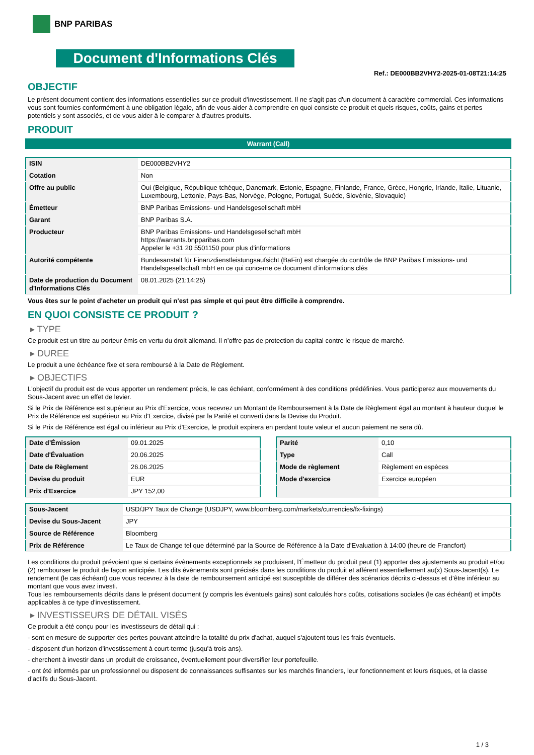BNP PARIBAS
Document d'Informations Clés
Ref.: DE000BB2VHY2-2025-01-08T21:14:25
OBJECTIF
Le présent document contient des informations essentielles sur ce produit d'investissement. Il ne s'agit pas d'un document à caractère commercial. Ces informations vous sont fournies conformément à une obligation légale, afin de vous aider à comprendre en quoi consiste ce produit et quels risques, coûts, gains et pertes potentiels y sont associés, et de vous aider à le comparer à d'autres produits.
PRODUIT
Warrant (Call)
| ISIN | DE000BB2VHY2 |
| Cotation | Non |
| Offre au public | Oui (Belgique, République tchèque, Danemark, Estonie, Espagne, Finlande, France, Grèce, Hongrie, Irlande, Italie, Lituanie, Luxembourg, Lettonie, Pays-Bas, Norvège, Pologne, Portugal, Suède, Slovénie, Slovaquie) |
| Émetteur | BNP Paribas Emissions- und Handelsgesellschaft mbH |
| Garant | BNP Paribas S.A. |
| Producteur | BNP Paribas Emissions- und Handelsgesellschaft mbH https://warrants.bnpparibas.com Appeler le +31 20 5501150 pour plus d'informations |
| Autorité compétente | Bundesanstalt für Finanzdienstleistungsaufsicht (BaFin) est chargée du contrôle de BNP Paribas Emissions- und Handelsgesellschaft mbH en ce qui concerne ce document d’informations clés |
| Date de production du Document d'Informations Clés | 08.01.2025 (21:14:25) |
Vous êtes sur le point d'acheter un produit qui n'est pas simple et qui peut être difficile à comprendre.
EN QUOI CONSISTE CE PRODUIT ?
▸ TYPE
Ce produit est un titre au porteur émis en vertu du droit allemand. Il n’offre pas de protection du capital contre le risque de marché.
▸ DUREE
Le produit a une échéance fixe et sera remboursé à la Date de Règlement.
▸ OBJECTIFS
L'objectif du produit est de vous apporter un rendement précis, le cas échéant, conformément à des conditions prédéfinies. Vous participerez aux mouvements du Sous-Jacent avec un effet de levier.
Si le Prix de Référence est supérieur au Prix d'Exercice, vous recevrez un Montant de Remboursement à la Date de Règlement égal au montant à hauteur duquel le Prix de Référence est supérieur au Prix d'Exercice, divisé par la Parité et converti dans la Devise du Produit.
Si le Prix de Référence est égal ou inférieur au Prix d'Exercice, le produit expirera en perdant toute valeur et aucun paiement ne sera dû.
| Date d’Émission | 09.01.2025 |
| Date d'Évaluation | 20.06.2025 |
| Date de Règlement | 26.06.2025 |
| Devise du produit | EUR |
| Prix d'Exercice | JPY 152,00 |
| Parité | 0,10 |
| Type | Call |
| Mode de règlement | Règlement en espèces |
| Mode d'exercice | Exercice européen |
| Sous-Jacent | USD/JPY Taux de Change (USDJPY, www.bloomberg.com/markets/currencies/fx-fixings) |
| Devise du Sous-Jacent | JPY |
| Source de Référence | Bloomberg |
| Prix de Référence | Le Taux de Change tel que déterminé par la Source de Référence à la Date d’Evaluation à 14:00 (heure de Francfort) |
Les conditions du produit prévoient que si certains évènements exceptionnels se produisent, l'Émetteur du produit peut (1) apporter des ajustements au produit et/ou (2) rembourser le produit de façon anticipée. Les dits évènements sont précisés dans les conditions du produit et afférent essentiellement au(x) Sous-Jacent(s). Le rendement (le cas échéant) que vous recevrez à la date de remboursement anticipé est susceptible de différer des scénarios décrits ci-dessus et d’être inférieur au montant que vous avez investi.
Tous les remboursements décrits dans le présent document (y compris les éventuels gains) sont calculés hors coûts, cotisations sociales (le cas échéant) et impôts applicables à ce type d'investissement.
▸ INVESTISSEURS DE DÉTAIL VISÉS
Ce produit a été conçu pour les investisseurs de détail qui :
- sont en mesure de supporter des pertes pouvant atteindre la totalité du prix d'achat, auquel s'ajoutent tous les frais éventuels.
- disposent d'un horizon d'investissement à court-terme (jusqu'à trois ans).
- cherchent à investir dans un produit de croissance, éventuellement pour diversifier leur portefeuille.
- ont été informés par un professionnel ou disposent de connaissances suffisantes sur les marchés financiers, leur fonctionnement et leurs risques, et la classe d'actifs du Sous-Jacent.
1 / 3